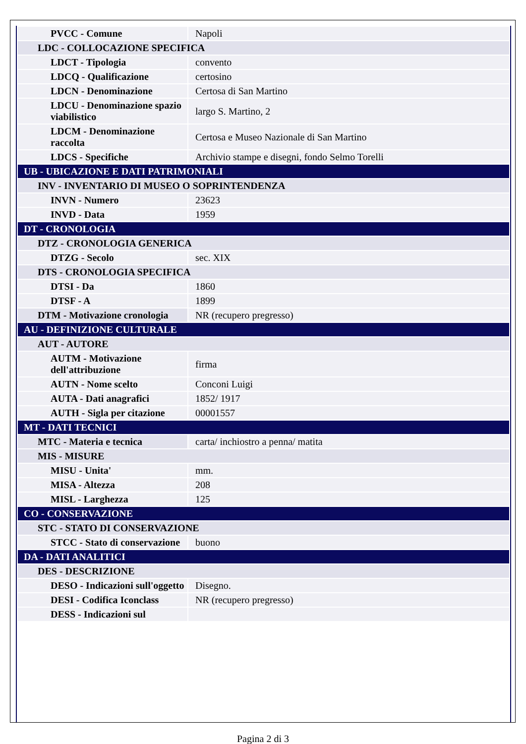| PVCC - Comune | Napoli |
| LDC - COLLOCAZIONE SPECIFICA | |
| LDCT - Tipologia | convento |
| LDCQ - Qualificazione | certosino |
| LDCN - Denominazione | Certosa di San Martino |
| LDCU - Denominazione spazio viabilistico | largo S. Martino, 2 |
| LDCM - Denominazione raccolta | Certosa e Museo Nazionale di San Martino |
| LDCS - Specifiche | Archivio stampe e disegni, fondo Selmo Torelli |
| UB - UBICAZIONE E DATI PATRIMONIALI | |
| INV - INVENTARIO DI MUSEO O SOPRINTENDENZA | |
| INVN - Numero | 23623 |
| INVD - Data | 1959 |
| DT - CRONOLOGIA | |
| DTZ - CRONOLOGIA GENERICA | |
| DTZG - Secolo | sec. XIX |
| DTS - CRONOLOGIA SPECIFICA | |
| DTSI - Da | 1860 |
| DTSF - A | 1899 |
| DTM - Motivazione cronologia | NR (recupero pregresso) |
| AU - DEFINIZIONE CULTURALE | |
| AUT - AUTORE | |
| AUTM - Motivazione dell'attribuzione | firma |
| AUTN - Nome scelto | Conconi Luigi |
| AUTA - Dati anagrafici | 1852/ 1917 |
| AUTH - Sigla per citazione | 00001557 |
| MT - DATI TECNICI | |
| MTC - Materia e tecnica | carta/ inchiostro a penna/ matita |
| MIS - MISURE | |
| MISU - Unita' | mm. |
| MISA - Altezza | 208 |
| MISL - Larghezza | 125 |
| CO - CONSERVAZIONE | |
| STC - STATO DI CONSERVAZIONE | |
| STCC - Stato di conservazione | buono |
| DA - DATI ANALITICI | |
| DES - DESCRIZIONE | |
| DESO - Indicazioni sull'oggetto | Disegno. |
| DESI - Codifica Iconclass | NR (recupero pregresso) |
| DESS - Indicazioni sul | |
Pagina 2 di 3